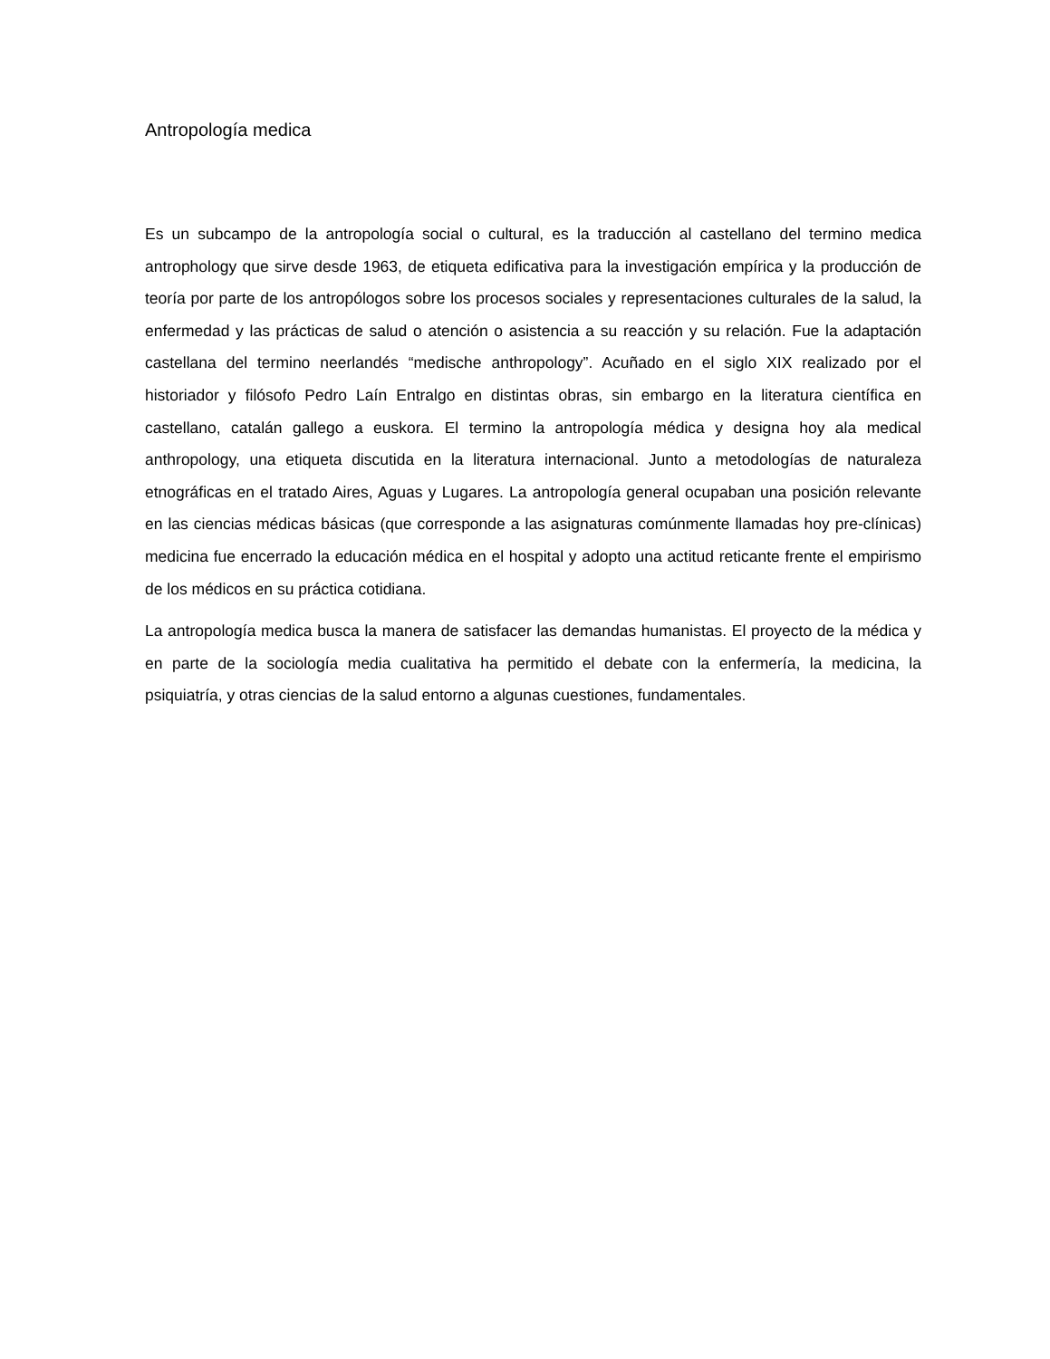Antropología medica
Es un subcampo de la antropología social o cultural, es la traducción al castellano del termino medica antrophology que sirve desde 1963, de etiqueta edificativa para la investigación empírica y la producción de teoría por parte de los antropólogos sobre los procesos sociales y representaciones culturales de la salud, la enfermedad y las prácticas de salud o atención o asistencia a su reacción y su relación. Fue la adaptación castellana del termino neerlandés “medische anthropology”. Acuñado en el siglo XIX realizado por el historiador y filósofo Pedro Laín Entralgo en distintas obras, sin embargo en la literatura científica en castellano, catalán gallego a euskora. El termino la antropología médica y designa hoy ala medical anthropology, una etiqueta discutida en la literatura internacional. Junto a metodologías de naturaleza etnográficas en el tratado Aires, Aguas y Lugares. La antropología general ocupaban una posición relevante en las ciencias médicas básicas (que corresponde a las asignaturas comúnmente llamadas hoy pre-clínicas) medicina fue encerrado la educación médica en el hospital y adopto una actitud reticante frente el empirismo de los médicos en su práctica cotidiana.
La antropología medica busca la manera de satisfacer las demandas humanistas. El proyecto de la médica y en parte de la sociología media cualitativa ha permitido el debate con la enfermería, la medicina, la psiquiatría, y otras ciencias de la salud entorno a algunas cuestiones, fundamentales.